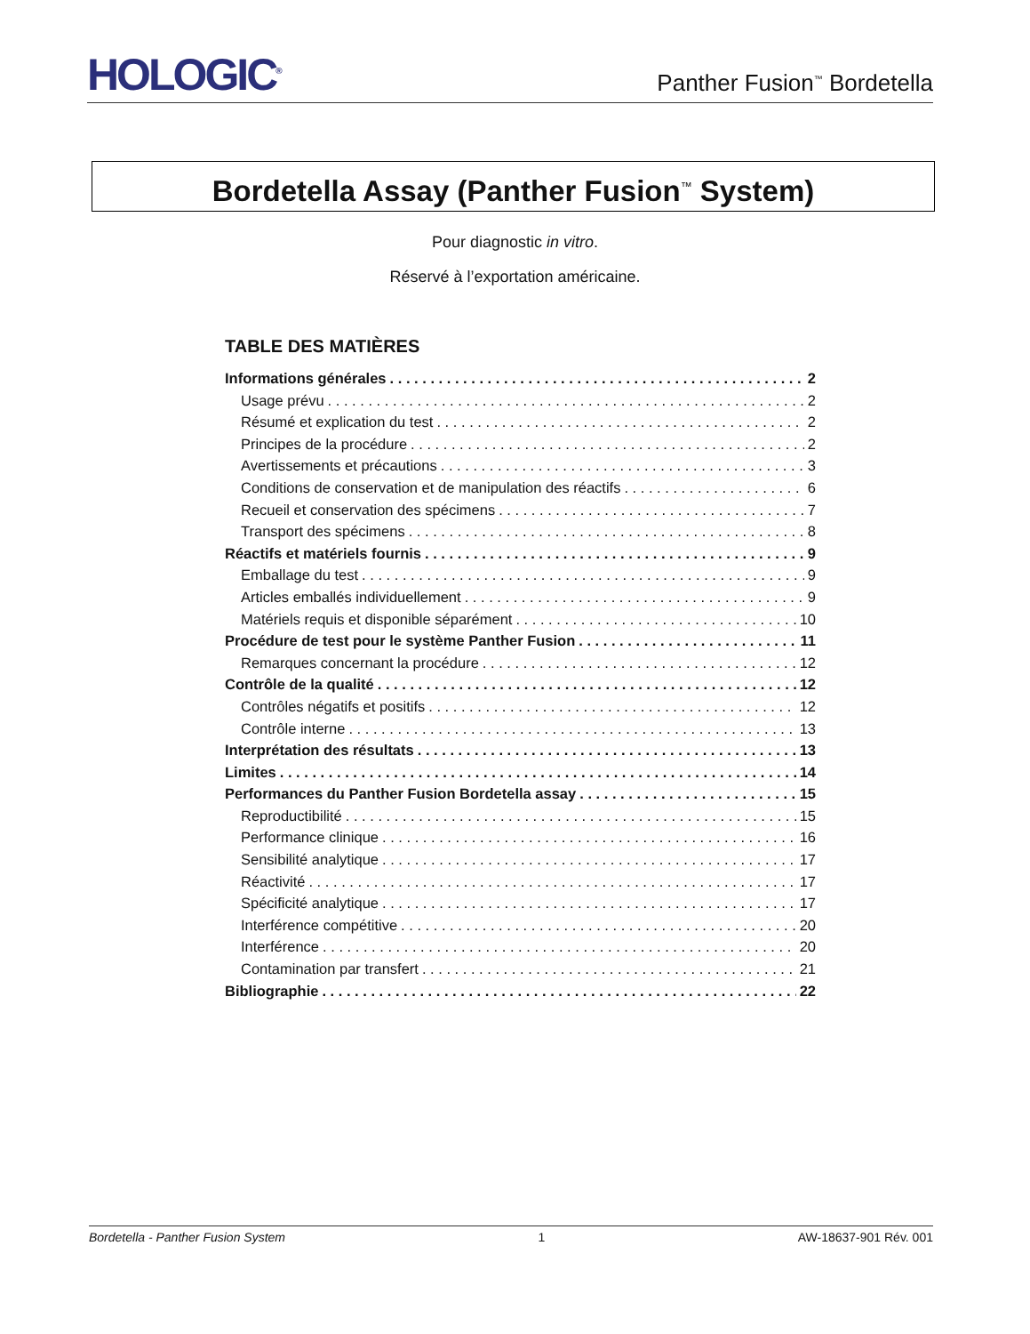HOLOGIC<sup>®</sup>
Panther Fusion<sup>™</sup> Bordetella
Bordetella Assay (Panther Fusion<sup>™</sup> System)
Pour diagnostic in vitro.
Réservé à l’exportation américaine.
TABLE DES MATIÈRES
Informations générales 2
Usage prévu 2
Résumé et explication du test 2
Principes de la procédure 2
Avertissements et précautions 3
Conditions de conservation et de manipulation des réactifs 6
Recueil et conservation des spécimens 7
Transport des spécimens 8
Réactifs et matériels fournis 9
Emballage du test 9
Articles emballés individuellement 9
Matériels requis et disponible séparément 10
Procédure de test pour le système Panther Fusion 11
Remarques concernant la procédure 12
Contrôle de la qualité 12
Contrôles négatifs et positifs 12
Contrôle interne 13
Interprétation des résultats 13
Limites 14
Performances du Panther Fusion Bordetella assay 15
Reproductibilité 15
Performance clinique 16
Sensibilité analytique 17
Réactivité 17
Spécificité analytique 17
Interférence compétitive 20
Interférence 20
Contamination par transfert 21
Bibliographie 22
Bordetella - Panther Fusion System 1 AW-18637-901 Rév. 001